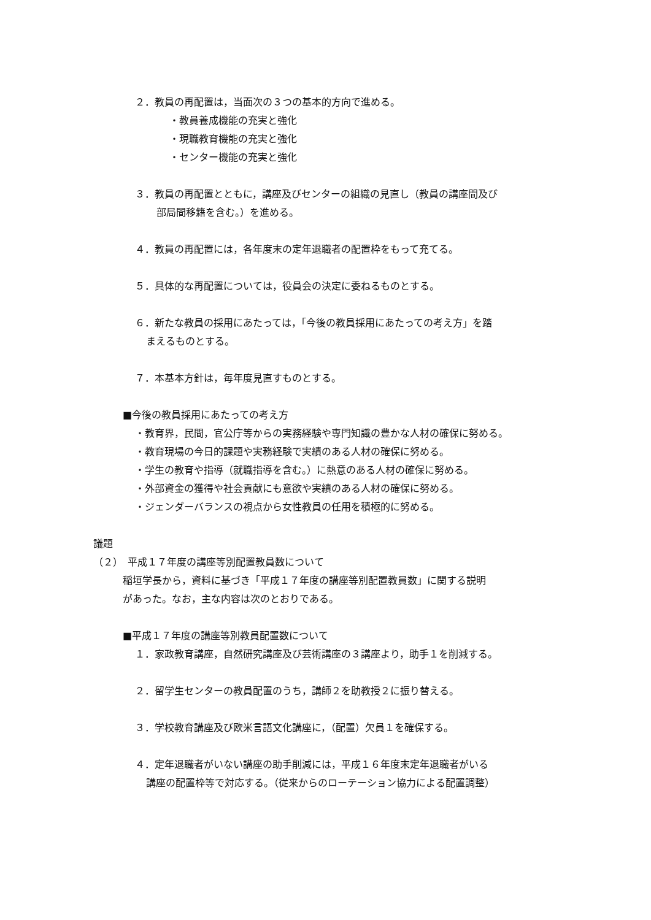２．教員の再配置は，当面次の３つの基本的方向で進める。
・教員養成機能の充実と強化
・現職教育機能の充実と強化
・センター機能の充実と強化
３．教員の再配置とともに，講座及びセンターの組織の見直し（教員の講座間及び
部局間移籍を含む。）を進める。
４．教員の再配置には，各年度末の定年退職者の配置枠をもって充てる。
５．具体的な再配置については，役員会の決定に委ねるものとする。
６．新たな教員の採用にあたっては，「今後の教員採用にあたっての考え方」を踏
まえるものとする。
７．本基本方針は，毎年度見直すものとする。
■今後の教員採用にあたっての考え方
・教育界，民間，官公庁等からの実務経験や専門知識の豊かな人材の確保に努める。
・教育現場の今日的課題や実務経験で実績のある人材の確保に努める。
・学生の教育や指導（就職指導を含む。）に熱意のある人材の確保に努める。
・外部資金の獲得や社会貢献にも意欲や実績のある人材の確保に努める。
・ジェンダーバランスの視点から女性教員の任用を積極的に努める。
議題
（２）　平成１７年度の講座等別配置教員数について
稲垣学長から，資料に基づき「平成１７年度の講座等別配置教員数」に関する説明
があった。なお，主な内容は次のとおりである。
■平成１７年度の講座等別教員配置数について
１．家政教育講座，自然研究講座及び芸術講座の３講座より，助手１を削減する。
２．留学生センターの教員配置のうち，講師２を助教授２に振り替える。
３．学校教育講座及び欧米言語文化講座に，（配置）欠員１を確保する。
４．定年退職者がいない講座の助手削減には，平成１６年度末定年退職者がいる
講座の配置枠等で対応する。（従来からのローテーション協力による配置調整）